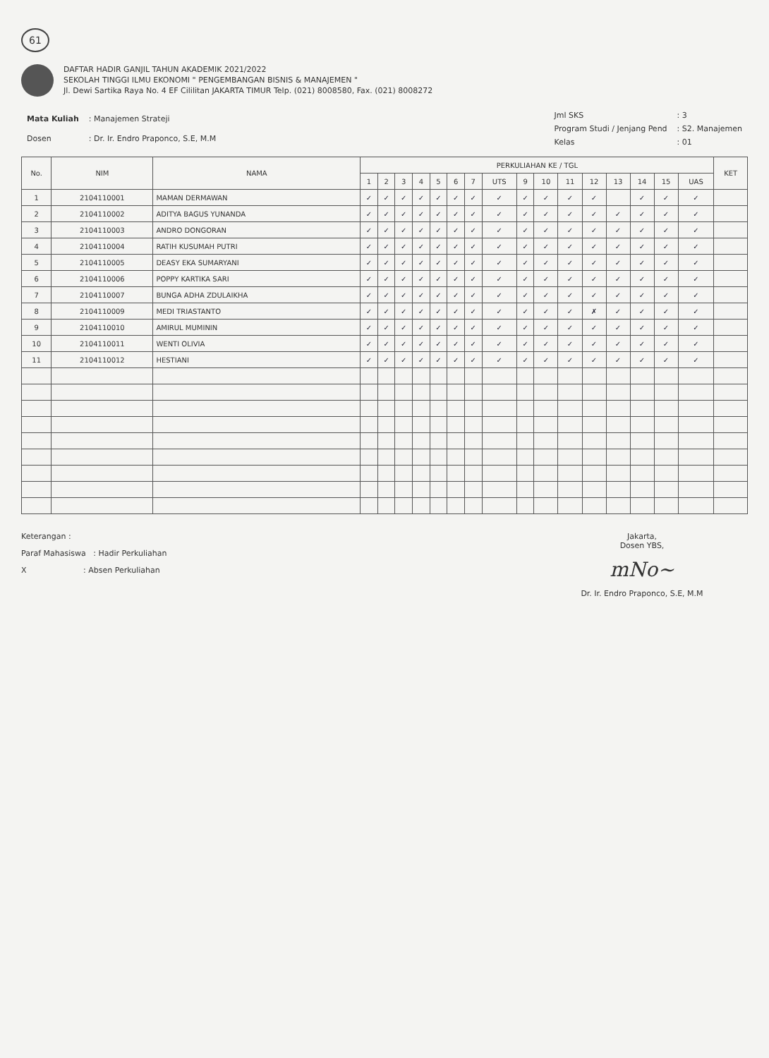61
DAFTAR HADIR GANJIL TAHUN AKADEMIK 2021/2022
SEKOLAH TINGGI ILMU EKONOMI " PENGEMBANGAN BISNIS & MANAJEMEN "
Jl. Dewi Sartika Raya No. 4 EF Cililitan JAKARTA TIMUR Telp. (021) 8008580, Fax. (021) 8008272
| Mata Kuliah | : Manajemen Strateji |
| Dosen | : Dr. Ir. Endro Praponco, S.E, M.M |
| Jml SKS | : 3 |
| Program Studi / Jenjang Pend | : S2. Manajemen |
| Kelas | : 01 |
| No. | NIM | NAMA | PERKULIAHAN KE / TGL | | | | | | | | | | | | | | | | KET |
| --- | --- | --- | --- | --- | --- | --- | --- | --- | --- | --- | --- | --- | --- | --- | --- | --- | --- | --- | --- |
| | | | 1 | 2 | 3 | 4 | 5 | 6 | 7 | UTS | 9 | 10 | 11 | 12 | 13 | 14 | 15 | UAS | |
| 1 | 2104110001 | MAMAN DERMAWAN | ✓ | ✓ | ✓ | ✓ | ✓ | ✓ | ✓ | ✓ | ✓ | ✓ | ✓ | ✓ | | ✓ | ✓ | ✓ | |
| 2 | 2104110002 | ADITYA BAGUS YUNANDA | ✓ | ✓ | ✓ | ✓ | ✓ | ✓ | ✓ | ✓ | ✓ | ✓ | ✓ | ✓ | ✓ | ✓ | ✓ | ✓ | |
| 3 | 2104110003 | ANDRO DONGORAN | ✓ | ✓ | ✓ | ✓ | ✓ | ✓ | ✓ | ✓ | ✓ | ✓ | ✓ | ✓ | ✓ | ✓ | ✓ | ✓ | |
| 4 | 2104110004 | RATIH KUSUMAH PUTRI | ✓ | ✓ | ✓ | ✓ | ✓ | ✓ | ✓ | ✓ | ✓ | ✓ | ✓ | ✓ | ✓ | ✓ | ✓ | ✓ | |
| 5 | 2104110005 | DEASY EKA SUMARYANI | ✓ | ✓ | ✓ | ✓ | ✓ | ✓ | ✓ | ✓ | ✓ | ✓ | ✓ | ✓ | ✓ | ✓ | ✓ | ✓ | |
| 6 | 2104110006 | POPPY KARTIKA SARI | ✓ | ✓ | ✓ | ✓ | ✓ | ✓ | ✓ | ✓ | ✓ | ✓ | ✓ | ✓ | ✓ | ✓ | ✓ | ✓ | |
| 7 | 2104110007 | BUNGA ADHA ZDULAIKHA | ✓ | ✓ | ✓ | ✓ | ✓ | ✓ | ✓ | ✓ | ✓ | ✓ | ✓ | ✓ | ✓ | ✓ | ✓ | ✓ | |
| 8 | 2104110009 | MEDI TRIASTANTO | ✓ | ✓ | ✓ | ✓ | ✓ | ✓ | ✓ | ✓ | ✓ | ✓ | ✓ | ✗ | ✓ | ✓ | ✓ | ✓ | |
| 9 | 2104110010 | AMIRUL MUMININ | ✓ | ✓ | ✓ | ✓ | ✓ | ✓ | ✓ | ✓ | ✓ | ✓ | ✓ | ✓ | ✓ | ✓ | ✓ | ✓ | |
| 10 | 2104110011 | WENTI OLIVIA | ✓ | ✓ | ✓ | ✓ | ✓ | ✓ | ✓ | ✓ | ✓ | ✓ | ✓ | ✓ | ✓ | ✓ | ✓ | ✓ | |
| 11 | 2104110012 | HESTIANI | ✓ | ✓ | ✓ | ✓ | ✓ | ✓ | ✓ | ✓ | ✓ | ✓ | ✓ | ✓ | ✓ | ✓ | ✓ | ✓ | |
Keterangan :
Paraf Mahasiswa : Hadir Perkuliahan
X : Absen Perkuliahan
Jakarta,
Dosen YBS,
mNo~
Dr. Ir. Endro Praponco, S.E, M.M